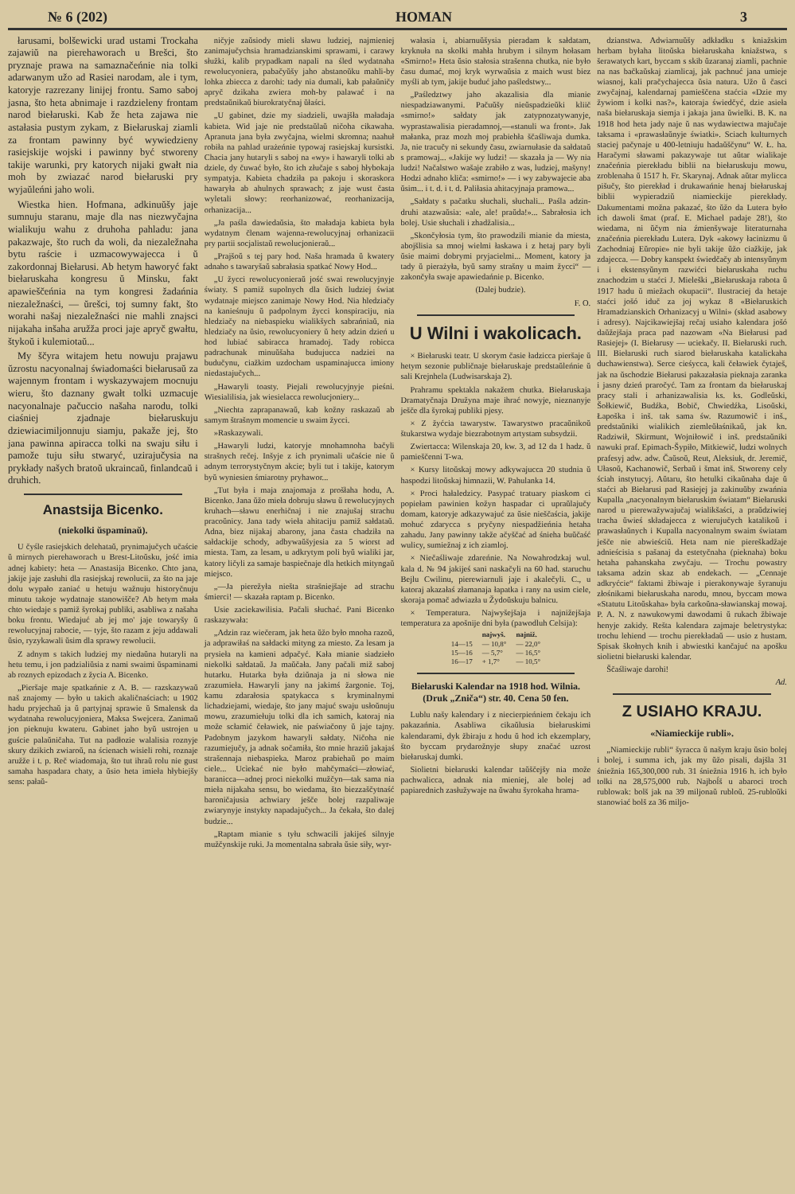№ 6 (202) HOMAN 3
łarusami, bolšewicki urad ustami Trockaha zajawiŭ na pierehaworach u Brešci, što pryznaje prawa na samaznačeńnie nia tolki adarwanym užo ad Rasiei narodam, ale i tym, katoryje razrezany linijej frontu. Samo saboj jasna, što heta abnimaje i razdzieleny frontam narod biełaruski. Kab že heta zajawa nie astałasia pustym zykam, z Biełaruskaj ziamli za frontam pawinny być wywiedzieny rasiejskije wojski i pawinny być stworeny takije warunki, pry katorych nijaki gwałt nia moh by zwiazać narod biełaruski pry wyjaŭleńni jaho woli.
Wiestka hien. Hofmana, adkinuŭšy jaje sumnuju staranu, maje dla nas niezwyčajna wialikuju wahu z druhoha pahladu: jana pakazwaje, što ruch da woli, da niezaležnaha bytu raście i uzmacowywajecca i ŭ zakordonnaj Biełarusi. Ab hetym haworyć fakt biełaruskaha kongresu ŭ Minsku, fakt apawieščeńnia na tym kongresi žadańnia niezaležnaści, — ŭrešci, toj sumny fakt, što worahi našaj niezaležnaści nie mahli znajsci nijakaha inšaha aružža proci jaje apryč gwałtu, štykoŭ i kulemiotaŭ...
My ščyra witajem hetu nowuju prajawu ŭzrostu nacyonalnaj świadomaści biełarusaŭ za wajennym frontam i wyskazywajem mocnuju wieru, što daznany gwałt tolki uzmacuje nacyonalnaje pačuccio našaha narodu, tolki ciaśniej zjadnaje biełaruskuju dziewiacimiljonnuju siamju, pakaže jej, što jana pawinna apiracca tolki na swaju siłu i pamože tuju siłu stwaryć, uzirajučysia na prykłady našych bratoŭ ukraincaŭ, finlandcaŭ i druhich.
Anastsija Bicenko.
(niekolki ŭspaminaŭ).
U čyśle rasiejskich delehataŭ, prynimajučych učaście ŭ mirnych pierehaworach u Brest-Litoŭsku, jość imia adnej kabiety: heta — Anastasija Bicenko. Chto jana, jakije jaje zasłuhi dla rasiejskaj rewolucii, za što na jaje dolu wypało zaniać u hetuju wažnuju historyčnuju minutu takoje wydatnaje stanowišče? Ab hetym mała chto wiedaje s pamiž šyrokaj publiki, asabliwa z našaha boku frontu. Wiedajuć ab jej mo' jaje towaryšy ŭ rewolucyjnaj rabocie, — tyje, što razam z jeju addawali ŭsio, ryzykawali ŭsim dla sprawy rewolucii.
Z adnym s takich ludziej my niedaŭna hutaryli na hetu temu, i jon padzialiŭsia z nami swaimi ŭspaminami ab roznych epizodach z žycia A. Bicenko.
„Pieršaje maje spatkańnie z A. B. — razskazywaŭ naš znajomy — było u takich akaličnaściach: u 1902 hadu pryjechaŭ ja ŭ partyjnaj sprawie ŭ Smalensk da wydatnaha rewolucyjoniera, Maksa Swejcera. Zanimaŭ jon pieknuju kwateru. Gabinet jaho byŭ ustrojen u guście palaŭničaha. Tut na padłozie walalisia roznyje skury dzikich zwiaroŭ, na ścienach wisieli rohi, roznaje aružže i t. p. Reč wiadomaja, što tut ihraŭ rolu nie gust samaha haspadara chaty, a ŭsio heta imieła hłybiejšy sens: pałaŭ-
ničyje zaŭsiody mieli sławu ludziej, najmieniej zanimajučychsia hramadzianskimi sprawami, i carawy słužki, kalib prypadkam napali na śled wydatnaha rewolucyoniera, pabačyŭšy jaho abstanoŭku mahli-by lohka zbiecca z darohi: tady nia dumali, kab pałaŭničy apryč dzikaha zwiera moh-by palawać i na predstaŭnikaŭ biurokratyčnaj ŭłaści.
„U gabinet, dzie my siadzieli, uwajšła maładaja kabieta. Wid jaje nie predstaŭlaŭ ničoha cikawaha. Apranuta jana była zwyčajna, wielmi skromna; naahuł robiła na pahlad urażeńnie typowaj rasiejskaj kursistki. Chacia jany hutaryli s saboj na «wy» i hawaryli tolki ab dziele, dy čuwać było, što ich złučaje s saboj hłybokaja sympatyja. Kabieta chadziła pa pakoju i skoraskora hawaryła ab ahulnych sprawach; z jaje wust časta wyletali słowy: reorhanizować, reorhanizacija, orhanizacija...
„Ja paśla dawiedaŭsia, što maładaja kabieta była wydatnym členam wajenna-rewolucyjnaj orhanizacii pry partii socjalistaŭ rewolucjonieraŭ...
„Prajšoŭ s tej pary hod. Naša hramada ŭ kwatery adnaho s tawaryšaŭ sabrałasia spatkać Nowy Hod...
„U žycci rewolucyonieraŭ jość swai rewolucyjnyje światy. S pamiž supolnych dla ŭsich ludziej świat wydatnaje miejsco zanimaje Nowy Hod. Nia hledziačy na kanieśnuju ŭ padpolnym žycci konspiraciju, nia hledziačy na niebaspieku wialikšych sabrańniaŭ, nia hledziačy na ŭsio, rewolucyoniery ŭ hety adzin dzień u hod lubiać sabiracca hramadoj. Tady robicca padrachunak minuŭšaha budujucca nadziei na budučynu, ciažkim uzdocham uspaminajucca imiony niedastajučych...
„Hawaryli toasty. Piejali rewolucyjnyje pieśni. Wiesialilisia, jak wiesielacca rewolucjoniery...
„Niechta zaprapanawaŭ, kab kožny raskazaŭ ab samym štrašnym momencie u swaim žycci.
»Raskazywali.
„Hawaryli ludzi, katoryje mnohamnoha bačyli strašnych rečej. Inšyje z ich prynimali učaście nie ŭ adnym terrorystyčnym akcie; byli tut i takije, katorym byŭ wyniesien śmiarotny pryhawor...
„Tut była i maja znajomaja z prošłaha hodu, A. Bicenko. Jana ŭžo mieła dobruju sławu ŭ rewolucyjnych kruhach—sławu enerhičnaj i nie znajušaj strachu pracoŭnicy. Jana tady wieła ahitaciju pamiž sałdataŭ. Adna, biez nijakaj abarony, jana časta chadziła na sałdackije schody, adbywaŭšyjesia za 5 wiorst ad miesta. Tam, za lesam, u adkrytym poli byŭ wialiki jar, katory ličyli za samaje baspiečnaje dla hetkich mityngaŭ miejsco.
„—Ja pierežyła niešta strašniejšaje ad strachu śmierci! — skazała raptam p. Bicenko.
Usie zaciekawilisia. Pačali słuchać. Pani Bicenko raskazywała:
„Adzin raz wiečeram, jak heta ŭžo było mnoha razoŭ, ja adprawiłaś na sałdacki mityng za miesto. Za lesam ja prysieła na kamieni adpačyć. Kała mianie siadzieło niekolki sałdataŭ. Ja maŭčała. Jany pačali miž saboj hutarku. Hutarka była dziŭnaja ja ni słowa nie zrazumieła. Hawaryli jany na jakimś žargonie. Toj, kamu zdarałosia spatykacca s kryminalnymi lichadziejami, wiedaje, što jany majuć swaju usłoŭnuju mowu, zrazumiełuju tolki dla ich samich, katoraj nia može scłamić čeławiek, nie paświačony ŭ jaje tajny. Padobnym jazykom hawaryli sałdaty. Ničoha nie razumiejučy, ja adnak sočamiła, što mnie hraziŭ jakajaś strašennaja niebaspieka. Maroz prabiehaŭ po maim ciele... Ucìekać nie było mahčymaści—złowiać, baranicca—adnej proci niekolki mužčyn—tak sama nia mieła nijakaha sensu, bo wiedama, što biezzaščytnaść baroničajusia achwiary ješče bolej razpaliwaje zwiarynyje instykty napadajučych... Ja čekała, što dalej budzie...
„Raptam mianie s tyłu schwacili jakijeś silnyje mužčynskije ruki. Ja momentalna sabrała ŭsie siły, wyr-
wałasia i, abiarnuŭšysia pieradam k sałdatam, kryknuła na skolki mahła hrubym i silnym hołasam «Smirno!» Heta ŭsio stałosia strašenna chutka, nie było času dumać, moj kryk wyrwaŭsia z maich wust biez myśli ab tym, jakije buduć jaho paśledstwy...
„Paśledztwy jaho akazalisia dla mianie niespadziawanymi. Pačuŭšy nieŭspadzieŭki kliič «smirno!» sałdaty jak zatypnozatywanyje, wyprastawalisia pieradamnoj,—«stanuli wa front». Jak małanka, praz mozh moj prabiehła ščaśliwaja dumka. Ja, nie tracučy ni sekundy času, zwiarnułasie da sałdataŭ s pramowaj... «Jakije wy ludzi! — skazała ja — Wy nia ludzi! Načalstwo wašaje zrabiło z was, ludziej, mašyny! Hodzi adnaho kliča: «smirno!» — i wy zabywajecie aba ŭsim... i t. d. i t. d. Paliłasia ahitacyjnaja pramowa...
„Sałdaty s pačatku słuchali, słuchali... Paśla adzin-druhi atazwaŭsia: «ale, ale! praŭda!»... Sabrałosia ich bolej. Usie słuchali i zhadžalisia...
„Skončyłosia tym, što prawodzili mianie da miesta, abojšlisia sa mnoj wielmi łaskawa i z hetaj pary byli ŭsie maimi dobrymi pryjacielmi... Moment, katory ja tady ŭ pierażyła, byŭ samy strašny u maim žycci“ — zakončyła swaje apawiedańnie p. Bicenko.
(Dalej budzie).
F. O.
U Wilni i wakolicach.
× Biełaruski teatr. U skorym časie ładzicca pieršaje ŭ hetym sezonie publičnaje biełaruskaje predstaŭleńnie ŭ sali Krejnhela (Ludwisarskaja 2).
Prahramu spektakla nakažem chutka. Biełaruskaja Dramatyčnaja Družyna maje ihrać nowyje, nieznanyje ješče dla šyrokaj publiki pjesy.
× Z žyćcia tawarystw. Tawarystwo pracaŭnikoŭ štukarstwa wydaje biezrabotnym artystam subsydzii.
Zwiertacca: Wilenskaja 20, kw. 3, ad 12 da 1 hadz. ŭ pamieščenni T-wa.
× Kursy litoŭskaj mowy adkywajucca 20 studnia ŭ haspodzi litoŭskaj himnazii, W. Pahulanka 14.
× Proci hałaledzicy. Pasypać tratuary piaskom ci popiełam pawinien kožyn haspadar ci upraŭlajučy domam, katoryje adkazywajuć za ŭsie nieščaścia, jakije mohuć zdarycca s pryčyny niespadžieńnia hetaha zahadu. Jany pawinny takže ačyščać ad śnieha buŭčaść wulicy, sumiežnaj z ich ziamloj.
× Niečaśliwaje zdareńnie. Na Nowahrodzkaj wul. kala d. № 94 jakijeś sani naskačyli na 60 had. staruchu Bejlu Cwilinu, pierewiarnuli jaje i akalečyli. C., u katoraj akazałaś złamanaja łapatka i rany na usim ciele, skoraja pomač adwiazła u Žydoŭskuju balnicu.
× Temperatura. Najwyšejšaja i najnižejšaja temperatura za apošnije dni była (pawodluh Celsija):
| | najwyš. | najniž. |
| --- | --- | --- |
| 14—15 | — 10,8° | — 22,0° |
| 15—16 | — 5,7° | — 16,5° |
| 16—17 | + 1,7° | — 10,5° |
Biełaruski Kalendar na 1918 hod. Wilnia. (Druk „Zniča“) str. 40. Cena 50 fen.
Lublu našy kalendary i z niecierpieńniem čekaju ich pakazańnia. Asabliwa cikaŭlusia biełaruskimi kalendarami, dyk žbiraju z hodu ŭ hod ich ekzemplary, što byccam prydarožnyje słupy značać uzrost biełaruskaj dumki.
Siolietni biełaruski kalendar taŭščejšy nia može pachwalicca, adnak nia mieniej, ale bolej ad papiarednich zasłužywaje na ŭwahu šyrokaha hrama-
dzianstwa. Adwiarnuŭšy adkładku s kniažskim herbam byłaha litoŭska biełaruskaha kniažstwa, s šerawatych kart, byccam s skib ŭzaranaj ziamli, pachnie na nas bačkaŭskaj ziamlicaj, jak pachnuć jana umieje wiasnoj, kali pračychajecca ŭsia natura. Užo ŭ časci zwyčajnaj, kalendarnaj pamieščena staćcia «Dzie my žywiom i kolki nas?», katoraja świedčyć, dzie asieła naša biełaruskaja siemja i jakaja jana ŭwielki. B. K. na 1918 hod heta jady naje ŭ nas wydawiectwa majučaje taksama i «prawasłaŭnyje światki». Sciach kulturnych staciej pačynaje u 400-letniuju hadaŭščynu“ W. Ł. ha. Haračymi sławami pakazywaje tut aŭtar wialikaje značeńnia pierekładu biblii na biełaruskuju mowu, zroblenaha ŭ 1517 h. Fr. Skarynaj. Adnak aŭtar mylicca pišučy, što pierekład i drukawańnie henaj biełaruskaj biblii wypieradziŭ niamieckije pierekłady. Dakumentami možna pakazać, što ŭžo da Lutera było ich dawoli šmat (praf. E. Michael padaje 28!), što wiedama, ni ŭčym nia źmienšywaje literaturnaha značeńnia pierekładu Lutera. Dyk «akowy łacinizmu ŭ Zachodniaj Eŭropie» nie byli takije ŭžo ciažkije, jak zdajecca. — Dobry kanspekt świedčačy ab intensyŭnym i i ekstensyŭnym razwićci biełaruskaha ruchu znachodzim u staćci J. Mieleški „Biełaruskaja rabota ŭ 1917 hadu ŭ miežach okupacii“. Ilustraciej da hetaje staćci jošó iduč za joj wykaz 8 «Biełaruskich Hramadzianskich Orhanizacyj u Wilni» (skład asabowy i adresy). Najcikawiejšaj rečaj usiaho kalendara jošó daŭžejšaja praca pad nazowam «Na Biełarusi pad Rasiejej» (I. Biełarusy — uciekačy. II. Biełaruski ruch. III. Biełaruski ruch siarod biełaruskaha katalickaha duchawienstwa). Serce cieśycca, kali čeławiek čytaješ, jak na ŭschodzie Biełarusi pakazałasia pieknaja zaranka i jasny dzień praročyć. Tam za frontam da biełaruskaj pracy stali i arhanizawalisia ks. ks. Godleŭski, Šołkiewič, Budźka, Bobič, Chwiedźka, Lisoŭski, Łapoška i inš. tak sama św. Razumowič i inš., predstaŭniki wialikich ziemleŭłaśnikaŭ, jak kn. Radziwił, Skirmunt, Wojniłowič i inš. predstaŭniki nawuki praf. Epimach-Šypiło, Mitkiewič, ludzi wolnych prafesyj adw. adw. Čaŭsoŭ, Reut, Aleksiuk, dr. Jeremič, Ułasoŭ, Kachanowič, Serbaŭ i šmat inš. Stworeny cely ściah instytucyj. Aŭtaru, što hetulki cikaŭnaha daje ŭ staćci ab Biełarusi pad Rasiejej ja zakinuŭby zwańnia Kupalla „nacyonalnym biełaruskim światam“ Biełaruski narod u pierewažywajučaj wialikšaści, a praŭdziwiej tracha ŭwieś składajecca z wierujučych katalikoŭ i prawasłaŭnych i Kupalla nacyonalnym swaim światam ješče nie abwieściŭ. Heta nam nie piereškadžaje adnieścisia s pašanaj da estetyčnaha (pieknaha) boku hetaha pahanskaha zwyčaju. — Trochu powastry taksama adzin skaz ab endekach. — „Cennaje adkryćcie“ faktami žbiwaje i pierakonywaje šyranuju złośnikami biełaruskaha narodu, mnou, byccam mowa «Statutu Litoŭskaha» była carkoŭna-sławianskaj mowaj. P. A. N. z nawukowymi dawodami ŭ rukach žbiwaje henyje zakidy. Rešta kalendara zajmaje beletrystyka: trochu lehiend — trochu pierekładaŭ — usio z hustam. Spisak škołnych knih i abwiestki kančajuć na apošku siolietni biełaruski kalendar.
Ščaśliwaje darohi!
Ad.
Z USIAHO KRAJU.
«Niamieckije rubli».
„Niamieckije rubli“ šyracca ŭ našym kraju ŭsio bolej i bolej, i summa ich, jak my ŭžo pisali, dajšla 31 śniežnia 165,300,000 rub. 31 śniežnia 1916 h. ich było tolki na 28,575,000 rub. Najboĺš u abaroci troch rublowak: bolš jak na 39 miljonaŭ rubloŭ. 25-rubloŭki stanowiać bolš za 36 miljo-